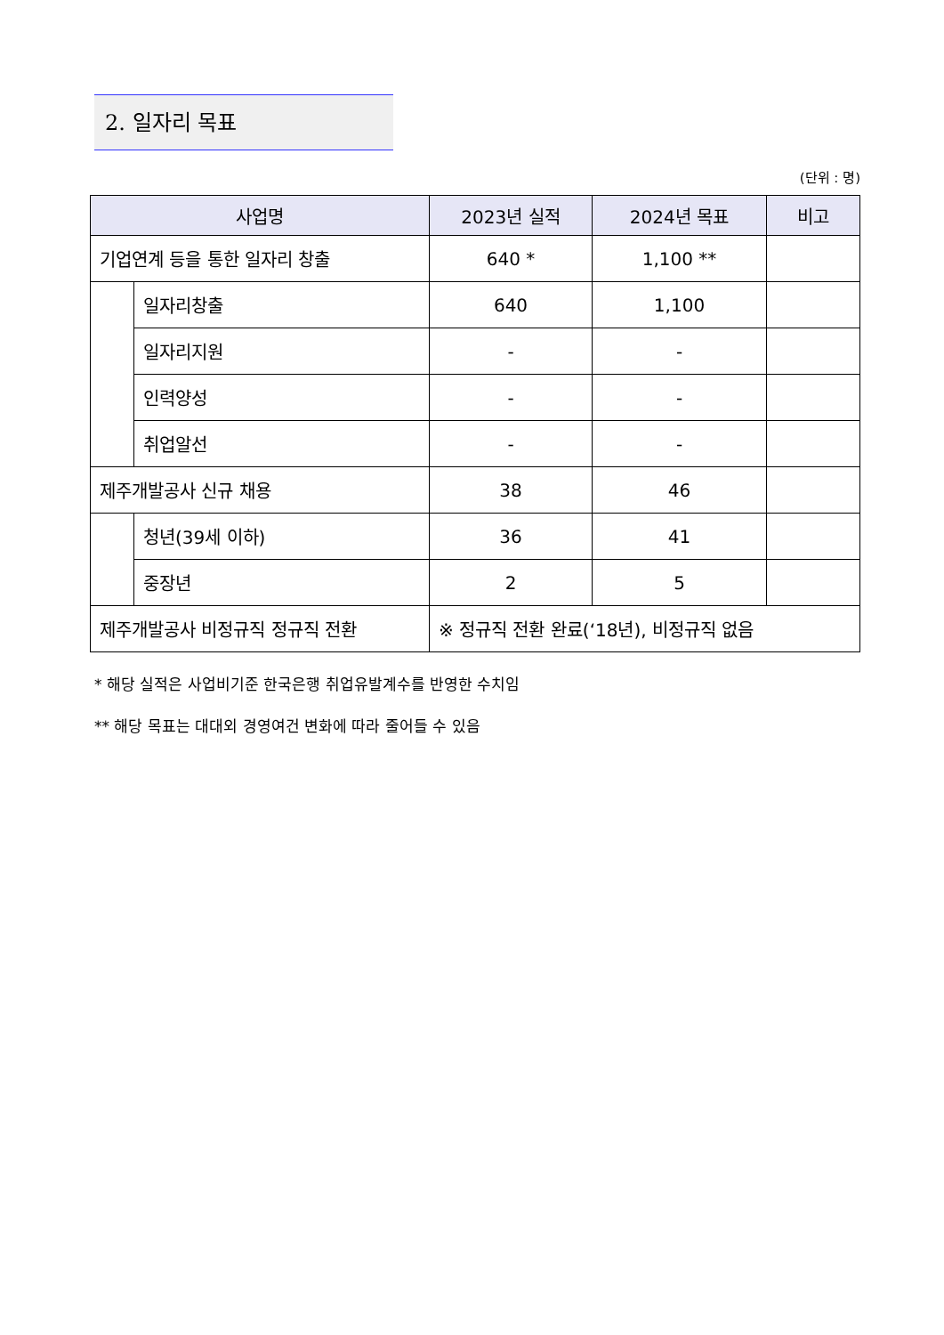2. 일자리 목표
(단위 : 명)
| 사업명 | | 2023년 실적 | 2024년 목표 | 비고 |
| --- | --- | --- | --- | --- |
| 기업연계 등을 통한 일자리 창출 | | 640 * | 1,100 ** | |
| | 일자리창출 | 640 | 1,100 | |
| | 일자리지원 | - | - | |
| | 인력양성 | - | - | |
| | 취업알선 | - | - | |
| 제주개발공사 신규 채용 | | 38 | 46 | |
| | 청년(39세 이하) | 36 | 41 | |
| | 중장년 | 2 | 5 | |
| 제주개발공사 비정규직 정규직 전환 | | ※ 정규직 전환 완료(‘18년), 비정규직 없음 | | |
* 해당 실적은 사업비기준 한국은행 취업유발계수를 반영한 수치임
** 해당 목표는 대대외 경영여건 변화에 따라 줄어들 수 있음